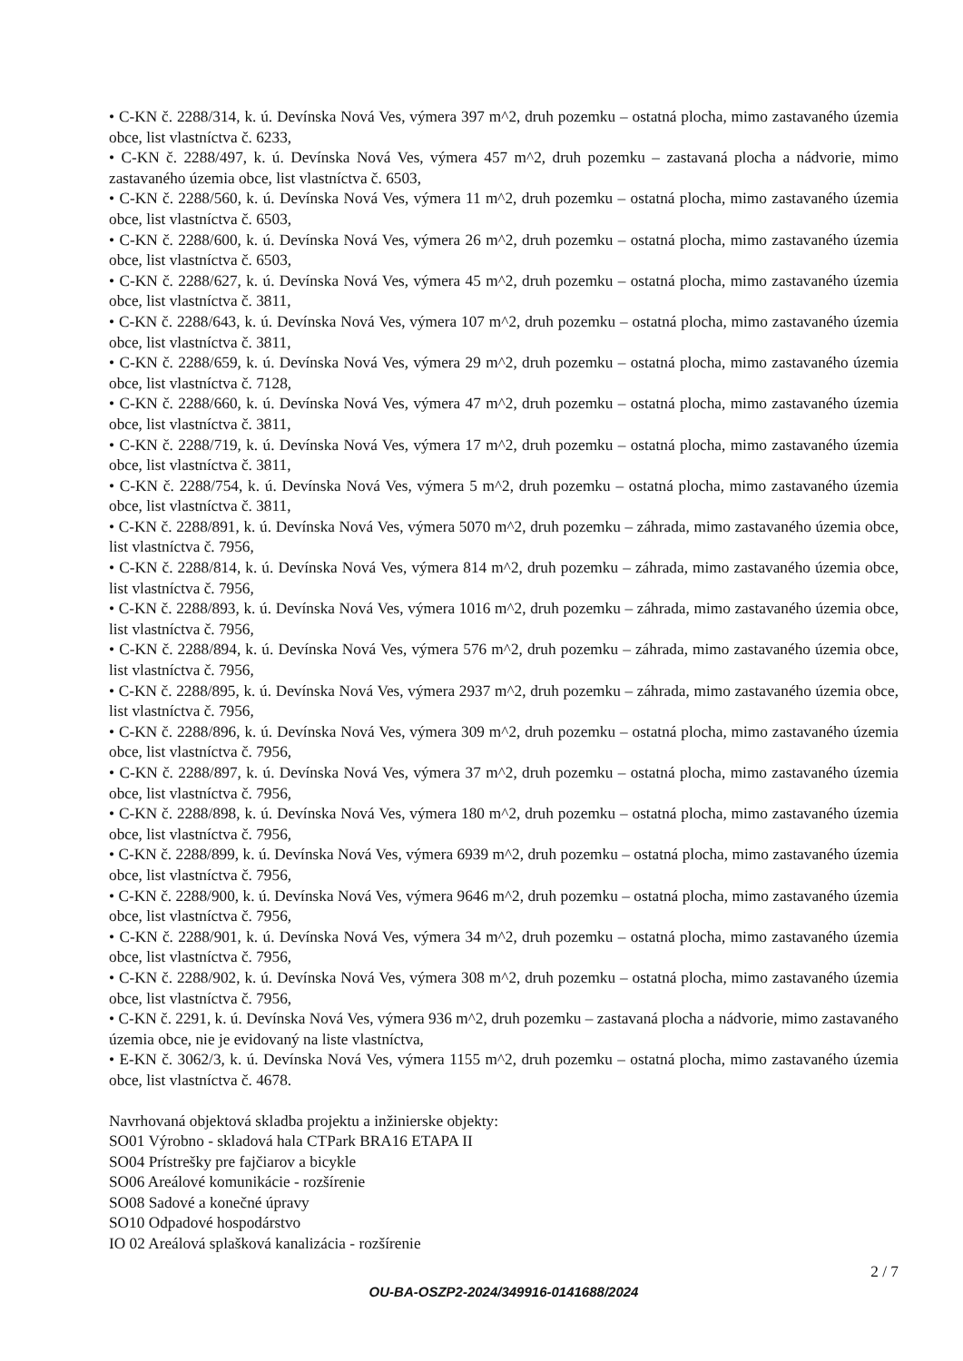• C-KN č. 2288/314, k. ú. Devínska Nová Ves, výmera 397 m^2, druh pozemku – ostatná plocha, mimo zastavaného územia obce, list vlastníctva č. 6233,
• C-KN č. 2288/497, k. ú. Devínska Nová Ves, výmera 457 m^2, druh pozemku – zastavaná plocha a nádvorie, mimo zastavaného územia obce, list vlastníctva č. 6503,
• C-KN č. 2288/560, k. ú. Devínska Nová Ves, výmera 11 m^2, druh pozemku – ostatná plocha, mimo zastavaného územia obce, list vlastníctva č. 6503,
• C-KN č. 2288/600, k. ú. Devínska Nová Ves, výmera 26 m^2, druh pozemku – ostatná plocha, mimo zastavaného územia obce, list vlastníctva č. 6503,
• C-KN č. 2288/627, k. ú. Devínska Nová Ves, výmera 45 m^2, druh pozemku – ostatná plocha, mimo zastavaného územia obce, list vlastníctva č. 3811,
• C-KN č. 2288/643, k. ú. Devínska Nová Ves, výmera 107 m^2, druh pozemku – ostatná plocha, mimo zastavaného územia obce, list vlastníctva č. 3811,
• C-KN č. 2288/659, k. ú. Devínska Nová Ves, výmera 29 m^2, druh pozemku – ostatná plocha, mimo zastavaného územia obce, list vlastníctva č. 7128,
• C-KN č. 2288/660, k. ú. Devínska Nová Ves, výmera 47 m^2, druh pozemku – ostatná plocha, mimo zastavaného územia obce, list vlastníctva č. 3811,
• C-KN č. 2288/719, k. ú. Devínska Nová Ves, výmera 17 m^2, druh pozemku – ostatná plocha, mimo zastavaného územia obce, list vlastníctva č. 3811,
• C-KN č. 2288/754, k. ú. Devínska Nová Ves, výmera 5 m^2, druh pozemku – ostatná plocha, mimo zastavaného územia obce, list vlastníctva č. 3811,
• C-KN č. 2288/891, k. ú. Devínska Nová Ves, výmera 5070 m^2, druh pozemku – záhrada, mimo zastavaného územia obce, list vlastníctva č. 7956,
• C-KN č. 2288/814, k. ú. Devínska Nová Ves, výmera 814 m^2, druh pozemku – záhrada, mimo zastavaného územia obce, list vlastníctva č. 7956,
• C-KN č. 2288/893, k. ú. Devínska Nová Ves, výmera 1016 m^2, druh pozemku – záhrada, mimo zastavaného územia obce, list vlastníctva č. 7956,
• C-KN č. 2288/894, k. ú. Devínska Nová Ves, výmera 576 m^2, druh pozemku – záhrada, mimo zastavaného územia obce, list vlastníctva č. 7956,
• C-KN č. 2288/895, k. ú. Devínska Nová Ves, výmera 2937 m^2, druh pozemku – záhrada, mimo zastavaného územia obce, list vlastníctva č. 7956,
• C-KN č. 2288/896, k. ú. Devínska Nová Ves, výmera 309 m^2, druh pozemku – ostatná plocha, mimo zastavaného územia obce, list vlastníctva č. 7956,
• C-KN č. 2288/897, k. ú. Devínska Nová Ves, výmera 37 m^2, druh pozemku – ostatná plocha, mimo zastavaného územia obce, list vlastníctva č. 7956,
• C-KN č. 2288/898, k. ú. Devínska Nová Ves, výmera 180 m^2, druh pozemku – ostatná plocha, mimo zastavaného územia obce, list vlastníctva č. 7956,
• C-KN č. 2288/899, k. ú. Devínska Nová Ves, výmera 6939 m^2, druh pozemku – ostatná plocha, mimo zastavaného územia obce, list vlastníctva č. 7956,
• C-KN č. 2288/900, k. ú. Devínska Nová Ves, výmera 9646 m^2, druh pozemku – ostatná plocha, mimo zastavaného územia obce, list vlastníctva č. 7956,
• C-KN č. 2288/901, k. ú. Devínska Nová Ves, výmera 34 m^2, druh pozemku – ostatná plocha, mimo zastavaného územia obce, list vlastníctva č. 7956,
• C-KN č. 2288/902, k. ú. Devínska Nová Ves, výmera 308 m^2, druh pozemku – ostatná plocha, mimo zastavaného územia obce, list vlastníctva č. 7956,
• C-KN č. 2291, k. ú. Devínska Nová Ves, výmera 936 m^2, druh pozemku – zastavaná plocha a nádvorie, mimo zastavaného územia obce, nie je evidovaný na liste vlastníctva,
• E-KN č. 3062/3, k. ú. Devínska Nová Ves, výmera 1155 m^2, druh pozemku – ostatná plocha, mimo zastavaného územia obce, list vlastníctva č. 4678.
Navrhovaná objektová skladba projektu a inžinierske objekty:
SO01 Výrobno - skladová hala CTPark BRA16 ETAPA II
SO04 Prístrešky pre fajčiarov a bicykle
SO06 Areálové komunikácie - rozšírenie
SO08 Sadové a konečné úpravy
SO10 Odpadové hospodárstvo
IO 02 Areálová splašková kanalizácia - rozšírenie
2 / 7
OU-BA-OSZP2-2024/349916-0141688/2024